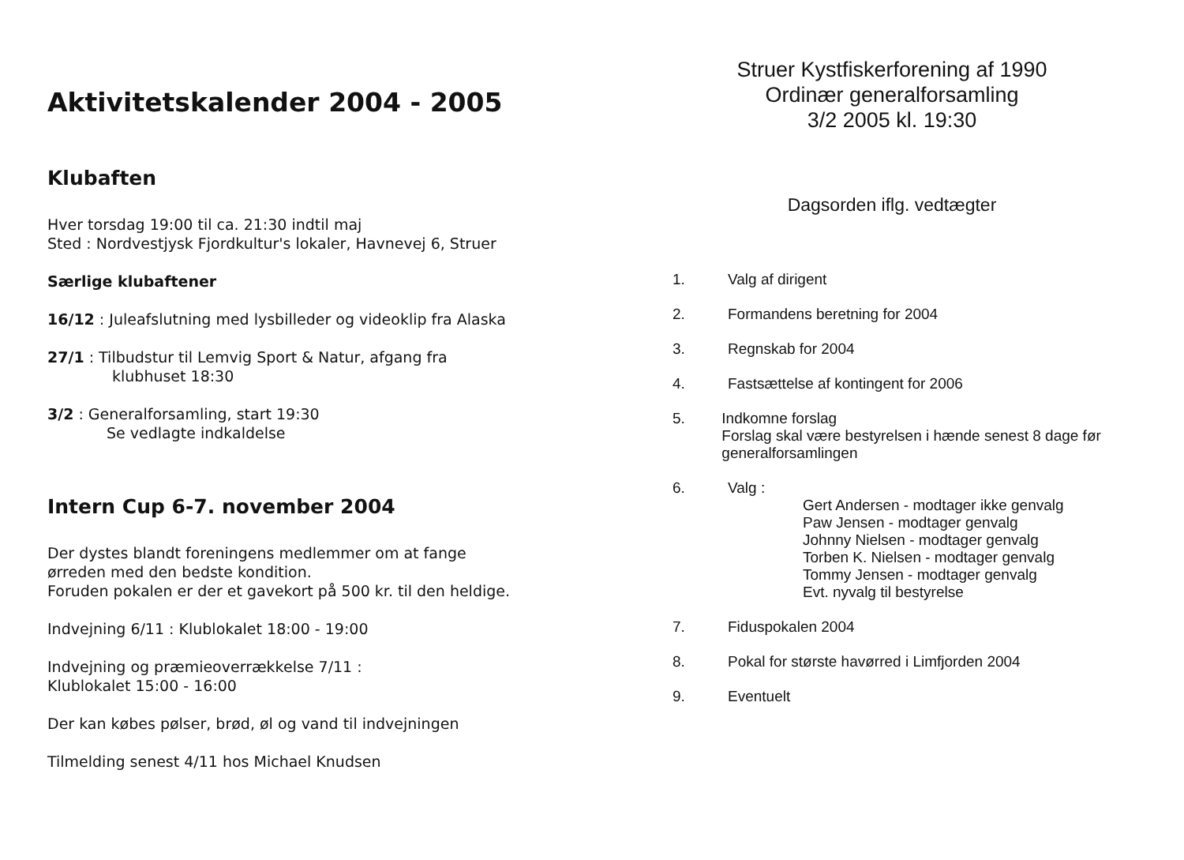Aktivitetskalender 2004 - 2005
Klubaften
Hver torsdag 19:00 til ca. 21:30 indtil maj
Sted : Nordvestjysk Fjordkultur's lokaler, Havnevej 6, Struer
Særlige klubaftener
16/12 : Juleafslutning med lysbilleder og videoklip fra Alaska
27/1 : Tilbudstur til Lemvig Sport & Natur, afgang fra
klubhuset 18:30
3/2 : Generalforsamling, start 19:30
Se vedlagte indkaldelse
Intern Cup 6-7. november 2004
Der dystes blandt foreningens medlemmer om at fange
ørreden med den bedste kondition.
Foruden pokalen er der et gavekort på 500 kr. til den heldige.
Indvejning 6/11 : Klublokalet 18:00 - 19:00
Indvejning og præmieoverrækkelse 7/11 :
Klublokalet 15:00 - 16:00
Der kan købes pølser, brød, øl og vand til indvejningen
Tilmelding senest 4/11 hos Michael Knudsen
Struer Kystfiskerforening af 1990
Ordinær generalforsamling
3/2 2005 kl. 19:30
Dagsorden iflg. vedtægter
1. Valg af dirigent
2. Formandens beretning for 2004
3. Regnskab for 2004
4. Fastsættelse af kontingent for 2006
5. Indkomne forslag
Forslag skal være bestyrelsen i hænde senest 8 dage før generalforsamlingen
6. Valg :
Gert Andersen - modtager ikke genvalg
Paw Jensen - modtager genvalg
Johnny Nielsen - modtager genvalg
Torben K. Nielsen - modtager genvalg
Tommy Jensen - modtager genvalg
Evt. nyvalg til bestyrelse
7. Fiduspokalen 2004
8. Pokal for største havørred i Limfjorden 2004
9. Eventuelt